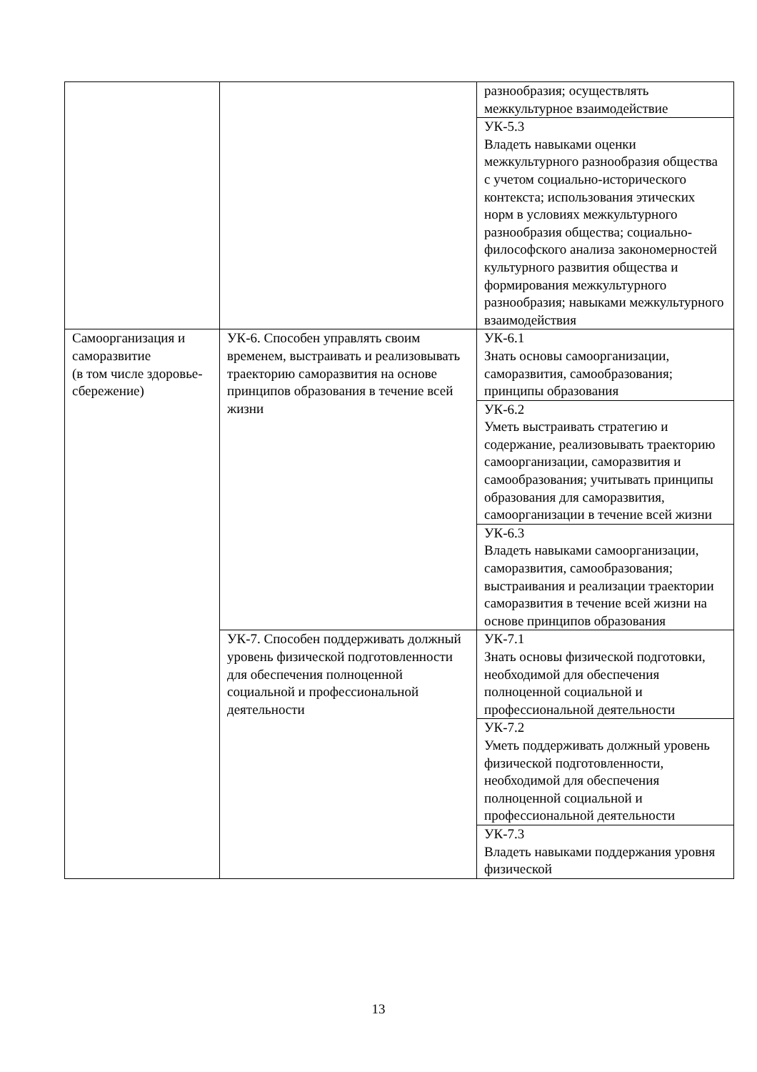| | | разнообразия; осуществлять межкультурное взаимодействие |
| | | УК-5.3 Владеть навыками оценки межкультурного разнообразия общества с учетом социально-исторического контекста; использования этических норм в условиях межкультурного разнообразия общества; социально-философского анализа закономерностей культурного развития общества и формирования межкультурного разнообразия; навыками межкультурного взаимодействия |
| Самоорганизация и саморазвитие (в том числе здоровье-сбережение) | УК-6. Способен управлять своим временем, выстраивать и реализовывать траекторию саморазвития на основе принципов образования в течение всей жизни | УК-6.1 Знать основы самоорганизации, саморазвития, самообразования; принципы образования |
| | | УК-6.2 Уметь выстраивать стратегию и содержание, реализовывать траекторию самоорганизации, саморазвития и самообразования; учитывать принципы образования для саморазвития, самоорганизации в течение всей жизни |
| | | УК-6.3 Владеть навыками самоорганизации, саморазвития, самообразования; выстраивания и реализации траектории саморазвития в течение всей жизни на основе принципов образования |
| | УК-7. Способен поддерживать должный уровень физической подготовленности для обеспечения полноценной социальной и профессиональной деятельности | УК-7.1 Знать основы физической подготовки, необходимой для обеспечения полноценной социальной и профессиональной деятельности |
| | | УК-7.2 Уметь поддерживать должный уровень физической подготовленности, необходимой для обеспечения полноценной социальной и профессиональной деятельности |
| | | УК-7.3 Владеть навыками поддержания уровня физической |
13